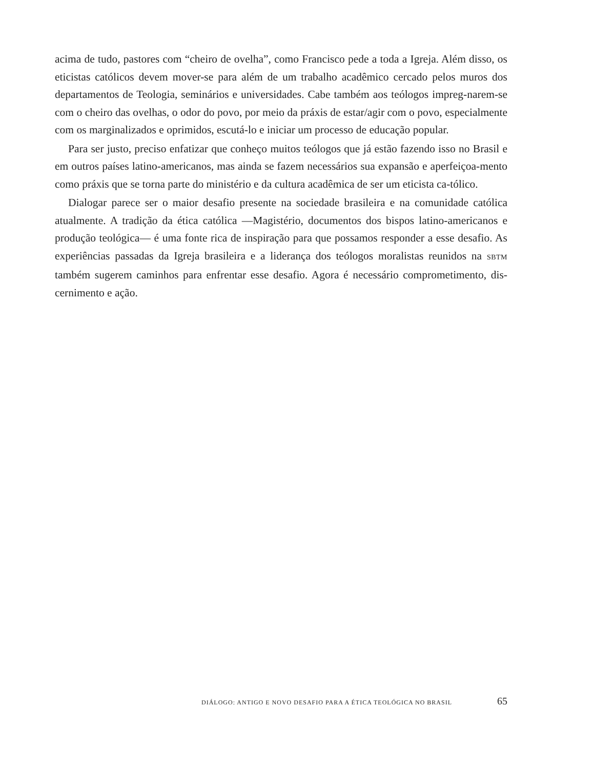acima de tudo, pastores com “cheiro de ovelha”, como Francisco pede a toda a Igreja. Além disso, os eticistas católicos devem mover-se para além de um trabalho acadêmico cercado pelos muros dos departamentos de Teologia, seminários e universidades. Cabe também aos teólogos impreg-narem-se com o cheiro das ovelhas, o odor do povo, por meio da práxis de estar/agir com o povo, especialmente com os marginalizados e oprimidos, escutá-lo e iniciar um processo de educação popular.
Para ser justo, preciso enfatizar que conheço muitos teólogos que já estão fazendo isso no Brasil e em outros países latino-americanos, mas ainda se fazem necessários sua expansão e aperfeiçoa-mento como práxis que se torna parte do ministério e da cultura acadêmica de ser um eticista ca-tólico.
Dialogar parece ser o maior desafio presente na sociedade brasileira e na comunidade católica atualmente. A tradição da ética católica —Magistério, documentos dos bispos latino-americanos e produção teológica— é uma fonte rica de inspiração para que possamos responder a esse desafio. As experiências passadas da Igreja brasileira e a liderança dos teólogos moralistas reunidos na SBTM também sugerem caminhos para enfrentar esse desafio. Agora é necessário comprometimento, dis-cernimento e ação.
DIÁLOGO: ANTIGO E NOVO DESAFIO PARA A ÉTICA TEOLÓGICA NO BRASIL 65